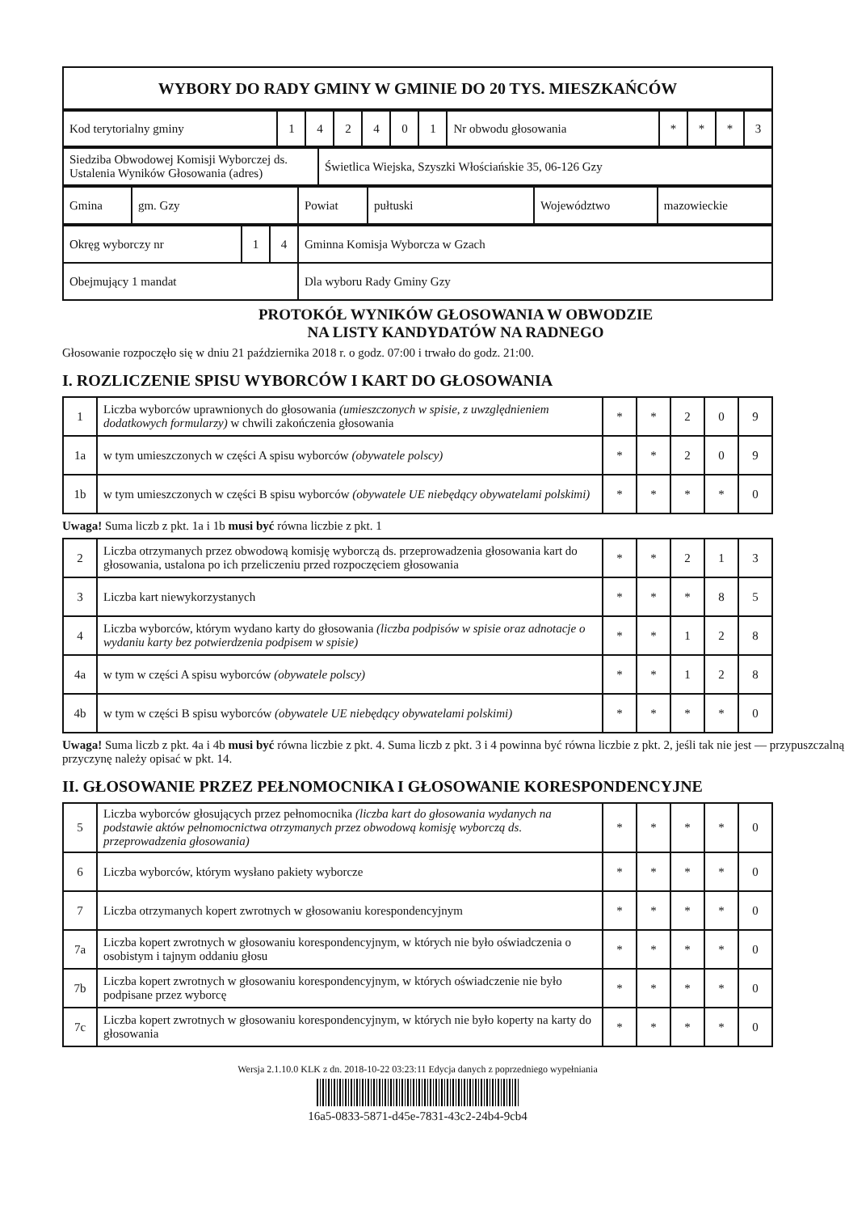| WYBORY DO RADY GMINY W GMINIE DO 20 TYS. MIESZKAŃCÓW |
| Kod terytorialny gminy | 1 | 4 | 2 | 4 | 0 | 1 | Nr obwodu głosowania | * | * | * | 3 |
| Siedziba Obwodowej Komisji Wyborczej ds. Ustalenia Wyników Głosowania (adres) | Świetlica Wiejska, Szyszki Włościańskie 35, 06-126 Gzy |
| Gmina | gm. Gzy | Powiat | pułtuski | Województwo | mazowieckie |
| Okręg wyborczy nr | 1 | 4 | Gminna Komisja Wyborcza w Gzach |
| Obejmujący 1 mandat | | | Dla wyboru Rady Gminy Gzy |
PROTOKÓŁ WYNIKÓW GŁOSOWANIA W OBWODZIE
NA LISTY KANDYDATÓW NA RADNEGO
Głosowanie rozpoczęło się w dniu 21 października 2018 r. o godz. 07:00 i trwało do godz. 21:00.
I. ROZLICZENIE SPISU WYBORCÓW I KART DO GŁOSOWANIA
| 1 | Liczba wyborców uprawnionych do głosowania (umieszczonych w spisie, z uwzględnieniem dodatkowych formularzy) w chwili zakończenia głosowania | * | * | 2 | 0 | 9 |
| 1a | w tym umieszczonych w części A spisu wyborców (obywatele polscy) | * | * | 2 | 0 | 9 |
| 1b | w tym umieszczonych w części B spisu wyborców (obywatele UE niebędący obywatelami polskimi) | * | * | * | * | 0 |
Uwaga! Suma liczb z pkt. 1a i 1b musi być równa liczbie z pkt. 1
| 2 | Liczba otrzymanych przez obwodową komisję wyborczą ds. przeprowadzenia głosowania kart do głosowania, ustalona po ich przeliczeniu przed rozpoczęciem głosowania | * | * | 2 | 1 | 3 |
| 3 | Liczba kart niewykorzystanych | * | * | * | 8 | 5 |
| 4 | Liczba wyborców, którym wydano karty do głosowania (liczba podpisów w spisie oraz adnotacje o wydaniu karty bez potwierdzenia podpisem w spisie) | * | * | 1 | 2 | 8 |
| 4a | w tym w części A spisu wyborców (obywatele polscy) | * | * | 1 | 2 | 8 |
| 4b | w tym w części B spisu wyborców (obywatele UE niebędący obywatelami polskimi) | * | * | * | * | 0 |
Uwaga! Suma liczb z pkt. 4a i 4b musi być równa liczbie z pkt. 4. Suma liczb z pkt. 3 i 4 powinna być równa liczbie z pkt. 2, jeśli tak nie jest — przypuszczalną przyczynę należy opisać w pkt. 14.
II. GŁOSOWANIE PRZEZ PEŁNOMOCNIKA I GŁOSOWANIE KORESPONDENCYJNE
| 5 | Liczba wyborców głosujących przez pełnomocnika (liczba kart do głosowania wydanych na podstawie aktów pełnomocnictwa otrzymanych przez obwodową komisję wyborczą ds. przeprowadzenia głosowania) | * | * | * | * | 0 |
| 6 | Liczba wyborców, którym wysłano pakiety wyborcze | * | * | * | * | 0 |
| 7 | Liczba otrzymanych kopert zwrotnych w głosowaniu korespondencyjnym | * | * | * | * | 0 |
| 7a | Liczba kopert zwrotnych w głosowaniu korespondencyjnym, w których nie było oświadczenia o osobistym i tajnym oddaniu głosu | * | * | * | * | 0 |
| 7b | Liczba kopert zwrotnych w głosowaniu korespondencyjnym, w których oświadczenie nie było podpisane przez wyborcę | * | * | * | * | 0 |
| 7c | Liczba kopert zwrotnych w głosowaniu korespondencyjnym, w których nie było koperty na karty do głosowania | * | * | * | * | 0 |
Wersja 2.1.10.0 KLK z dn. 2018-10-22 03:23:11 Edycja danych z poprzedniego wypełniania
16a5-0833-5871-d45e-7831-43c2-24b4-9cb4